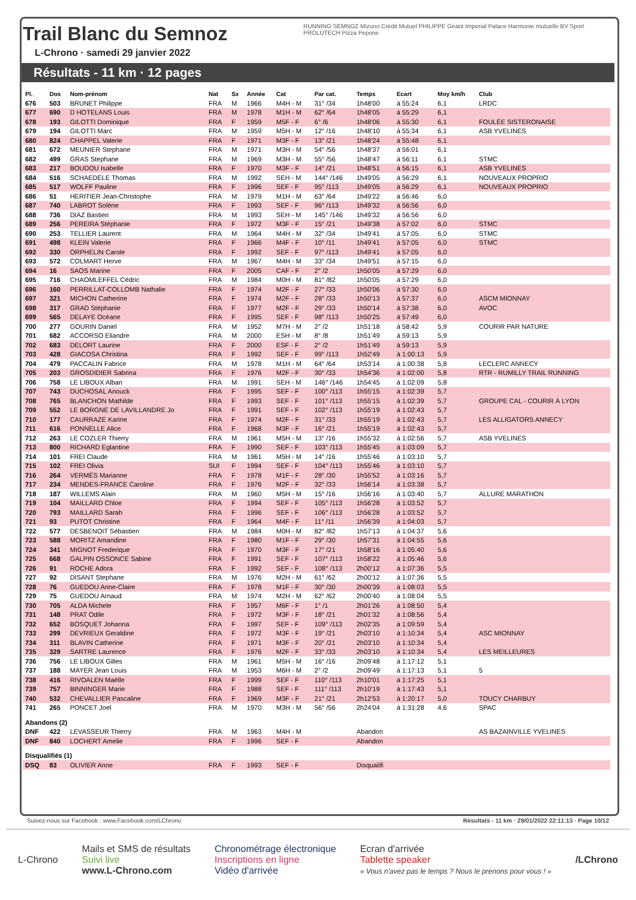Trail Blanc du Semnoz
L-Chrono · samedi 29 janvier 2022
RUNNING SEMNOZ Mizuno Crédit Mutuel PHILIPPE Géant Imperial Palace Harmonie mutuelle BV Sport PROLUTECH Pizza Pepone
Résultats - 11 km · 12 pages
| Pl. | Dos | Nom-prénom | Nat | Sx | Année | Cat | Par cat. | Temps | Ecart | Moy km/h | Club |
| --- | --- | --- | --- | --- | --- | --- | --- | --- | --- | --- | --- |
| 676 | 503 | BRUNET Philippe | FRA | M | 1966 | M4H - M | 31° /34 | 1h48'00 | à 55:24 | 6,1 | LRDC |
| 677 | 690 | D HOTELANS Louis | FRA | M | 1978 | M1H - M | 62° /64 | 1h48'05 | à 55:29 | 6,1 | |
| 678 | 193 | GILOTTI Dominique | FRA | F | 1959 | M5F - F | 6° /6 | 1h48'06 | à 55:30 | 6,1 | FOULÉE SISTERONAISE |
| 679 | 194 | GILOTTI Marc | FRA | M | 1959 | M5H - M | 12° /16 | 1h48'10 | à 55:34 | 6,1 | ASB YVELINES |
| 680 | 824 | CHAPPEL Valerie | FRA | F | 1971 | M3F - F | 13° /21 | 1h48'24 | à 55:48 | 6,1 | |
| 681 | 672 | MEUNIER Stephane | FRA | M | 1971 | M3H - M | 54° /56 | 1h48'37 | à 56:01 | 6,1 | |
| 682 | 499 | GRAS Stephane | FRA | M | 1969 | M3H - M | 55° /56 | 1h48'47 | à 56:11 | 6,1 | STMC |
| 683 | 217 | BOUDOU Isabelle | FRA | F | 1970 | M3F - F | 14° /21 | 1h48'51 | à 56:15 | 6,1 | ASB YVELINES |
| 684 | 516 | SCHAEDELE Thomas | FRA | M | 1992 | SEH - M | 144° /146 | 1h49'05 | à 56:29 | 6,1 | NOUVEAUX PROPRIO |
| 685 | 517 | WOLFF Pauline | FRA | F | 1996 | SEF - F | 95° /113 | 1h49'05 | à 56:29 | 6,1 | NOUVEAUX PROPRIO |
| 686 | 51 | HERITIER Jean-Christophe | FRA | M | 1979 | M1H - M | 63° /64 | 1h49'22 | à 56:46 | 6,0 | |
| 687 | 740 | LABROT Solène | FRA | F | 1993 | SEF - F | 96° /113 | 1h49'32 | à 56:56 | 6,0 | |
| 688 | 736 | DIAZ Bastien | FRA | M | 1993 | SEH - M | 145° /146 | 1h49'32 | à 56:56 | 6,0 | |
| 689 | 256 | PEREIRA Stéphanie | FRA | F | 1972 | M3F - F | 15° /21 | 1h49'38 | à 57:02 | 6,0 | STMC |
| 690 | 253 | TELLIER Laurent | FRA | M | 1964 | M4H - M | 32° /34 | 1h49'41 | à 57:05 | 6,0 | STMC |
| 691 | 498 | KLEIN Valerie | FRA | F | 1966 | M4F - F | 10° /11 | 1h49'41 | à 57:05 | 6,0 | STMC |
| 692 | 330 | ORPHELIN Carole | FRA | F | 1992 | SEF - F | 97° /113 | 1h49'41 | à 57:05 | 6,0 | |
| 693 | 572 | COLMART Herve | FRA | M | 1967 | M4H - M | 33° /34 | 1h49'51 | à 57:15 | 6,0 | |
| 694 | 16 | SAOS Marine | FRA | F | 2005 | CAF - F | 2° /2 | 1h50'05 | à 57:29 | 6,0 | |
| 695 | 716 | CHAOMLEFFEL Cédric | FRA | M | 1984 | M0H - M | 81° /82 | 1h50'05 | à 57:29 | 6,0 | |
| 696 | 160 | PERRILLAT-COLLOMB Nathalie | FRA | F | 1974 | M2F - F | 27° /33 | 1h50'06 | à 57:30 | 6,0 | |
| 697 | 321 | MICHON Catherine | FRA | F | 1974 | M2F - F | 28° /33 | 1h50'13 | à 57:37 | 6,0 | ASCM MIONNAY |
| 698 | 317 | GRAD Stéphanie | FRA | F | 1977 | M2F - F | 29° /33 | 1h50'14 | à 57:38 | 6,0 | AVOC |
| 699 | 565 | DELAYE Océane | FRA | F | 1995 | SEF - F | 98° /113 | 1h50'25 | à 57:49 | 6,0 | |
| 700 | 277 | GOURIN Daniel | FRA | M | 1952 | M7H - M | 2° /2 | 1h51'18 | à 58:42 | 5,9 | COURIR PAR NATURE |
| 701 | 682 | ACCORSO Eliandre | FRA | M | 2000 | ESH - M | 8° /8 | 1h51'49 | à 59:13 | 5,9 | |
| 702 | 683 | DELORT Laurine | FRA | F | 2000 | ESF - F | 2° /2 | 1h51'49 | à 59:13 | 5,9 | |
| 703 | 428 | GIACOSA Christina | FRA | F | 1992 | SEF - F | 99° /113 | 1h52'49 | à 1:00:13 | 5,9 | |
| 704 | 479 | PACCALIN Fabrice | FRA | M | 1978 | M1H - M | 64° /64 | 1h53'14 | à 1:00:38 | 5,8 | LECLERC ANNECY |
| 705 | 203 | GROSDIDIER Sabrina | FRA | F | 1976 | M2F - F | 30° /33 | 1h54'36 | à 1:02:00 | 5,8 | RTR - RUMILLY TRAIL RUNNING |
| 706 | 758 | LE LIBOUX Alban | FRA | M | 1991 | SEH - M | 146° /146 | 1h54'45 | à 1:02:09 | 5,8 | |
| 707 | 743 | DUCHOSAL Anouck | FRA | F | 1995 | SEF - F | 100° /113 | 1h55'15 | à 1:02:39 | 5,7 | |
| 708 | 765 | BLANCHON Mathilde | FRA | F | 1993 | SEF - F | 101° /113 | 1h55'15 | à 1:02:39 | 5,7 | GROUPE CAL - COURIR À LYON |
| 709 | 552 | LE BORGNE DE LAVILLANDRE Jo | FRA | F | 1991 | SEF - F | 102° /113 | 1h55'19 | à 1:02:43 | 5,7 | |
| 710 | 177 | CAURRAZE Karine | FRA | F | 1974 | M2F - F | 31° /33 | 1h55'19 | à 1:02:43 | 5,7 | LES ALLIGATORS ANNECY |
| 711 | 616 | PONNELLE Alice | FRA | F | 1968 | M3F - F | 16° /21 | 1h55'19 | à 1:02:43 | 5,7 | |
| 712 | 263 | LE COZLER Thierry | FRA | M | 1961 | M5H - M | 13° /16 | 1h55'32 | à 1:02:56 | 5,7 | ASB YVELINES |
| 713 | 800 | RICHARD Eglantine | FRA | F | 1990 | SEF - F | 103° /113 | 1h55'45 | à 1:03:09 | 5,7 | |
| 714 | 101 | FREI Claude | FRA | M | 1961 | M5H - M | 14° /16 | 1h55'46 | à 1:03:10 | 5,7 | |
| 715 | 102 | FREI Olivia | SUI | F | 1994 | SEF - F | 104° /113 | 1h55'46 | à 1:03:10 | 5,7 | |
| 716 | 264 | VERMÈS Marianne | FRA | F | 1978 | M1F - F | 28° /30 | 1h55'52 | à 1:03:16 | 5,7 | |
| 717 | 234 | MENDES-FRANCE Caroline | FRA | F | 1976 | M2F - F | 32° /33 | 1h56'14 | à 1:03:38 | 5,7 | |
| 718 | 187 | WILLEMS Alain | FRA | M | 1960 | M5H - M | 15° /16 | 1h56'16 | à 1:03:40 | 5,7 | ALLURE MARATHON |
| 719 | 104 | MAILLARD Chloe | FRA | F | 1994 | SEF - F | 105° /113 | 1h56'28 | à 1:03:52 | 5,7 | |
| 720 | 793 | MAILLARD Sarah | FRA | F | 1996 | SEF - F | 106° /113 | 1h56'28 | à 1:03:52 | 5,7 | |
| 721 | 93 | PUTOT Christine | FRA | F | 1964 | M4F - F | 11° /11 | 1h56'39 | à 1:04:03 | 5,7 | |
| 722 | 577 | DESBENOIT Sébastien | FRA | M | 1984 | M0H - M | 82° /82 | 1h57'13 | à 1:04:37 | 5,6 | |
| 723 | 588 | MORITZ Amandine | FRA | F | 1980 | M1F - F | 29° /30 | 1h57'31 | à 1:04:55 | 5,6 | |
| 724 | 341 | MIGNOT Frederique | FRA | F | 1970 | M3F - F | 17° /21 | 1h58'16 | à 1:05:40 | 5,6 | |
| 725 | 668 | GALPIN OSSONCE Sabine | FRA | F | 1991 | SEF - F | 107° /113 | 1h58'22 | à 1:05:46 | 5,6 | |
| 726 | 91 | ROCHE Adora | FRA | F | 1992 | SEF - F | 108° /113 | 2h00'12 | à 1:07:36 | 5,5 | |
| 727 | 92 | DISANT Stephane | FRA | M | 1976 | M2H - M | 61° /62 | 2h00'12 | à 1:07:36 | 5,5 | |
| 728 | 76 | GUEDOU Anne-Claire | FRA | F | 1978 | M1F - F | 30° /30 | 2h00'39 | à 1:08:03 | 5,5 | |
| 729 | 75 | GUEDOU Arnaud | FRA | M | 1974 | M2H - M | 62° /62 | 2h00'40 | à 1:08:04 | 5,5 | |
| 730 | 705 | ALDA Michele | FRA | F | 1957 | M6F - F | 1° /1 | 2h01'26 | à 1:08:50 | 5,4 | |
| 731 | 148 | PRAT Odile | FRA | F | 1972 | M3F - F | 18° /21 | 2h01'32 | à 1:08:56 | 5,4 | |
| 732 | 652 | BOSQUET Johanna | FRA | F | 1997 | SEF - F | 109° /113 | 2h02'35 | à 1:09:59 | 5,4 | |
| 733 | 299 | DEVRIEUX Geraldine | FRA | F | 1972 | M3F - F | 19° /21 | 2h03'10 | à 1:10:34 | 5,4 | ASC MIONNAY |
| 734 | 311 | BLAVIN Catherine | FRA | F | 1971 | M3F - F | 20° /21 | 2h03'10 | à 1:10:34 | 5,4 | |
| 735 | 329 | SARTRE Laurence | FRA | F | 1976 | M2F - F | 33° /33 | 2h03'10 | à 1:10:34 | 5,4 | LES MEILLEURES |
| 736 | 756 | LE LIBOUX Gilles | FRA | M | 1961 | M5H - M | 16° /16 | 2h09'48 | à 1:17:12 | 5,1 | |
| 737 | 188 | MAYER Jean Louis | FRA | M | 1953 | M6H - M | 2° /2 | 2h09'49 | à 1:17:13 | 5,1 | 5 |
| 738 | 416 | RIVOALEN Maëlle | FRA | F | 1999 | SEF - F | 110° /113 | 2h10'01 | à 1:17:25 | 5,1 | |
| 739 | 757 | BINNINGER Marie | FRA | F | 1988 | SEF - F | 111° /113 | 2h10'19 | à 1:17:43 | 5,1 | |
| 740 | 532 | CHEVALLIER Pascaline | FRA | F | 1969 | M3F - F | 21° /21 | 2h12'53 | à 1:20:17 | 5,0 | TOUCY CHARBUY |
| 741 | 265 | PONCET Joel | FRA | M | 1970 | M3H - M | 56° /56 | 2h24'04 | à 1:31:28 | 4,6 | SPAC |
| Abandons (2) | | | | | | | | | | | |
| DNF | 422 | LEVASSEUR Thierry | FRA | M | 1963 | M4H - M | | Abandon | | | AS BAZAINVILLE YVELINES |
| DNF | 840 | LOCHERT Amelie | FRA | F | 1996 | SEF - F | | Abandon | | | |
| Disqualifiés (1) | | | | | | | | | | | |
| DSQ | 83 | OLIVIER Anne | FRA | F | 1993 | SEF - F | | Disqualifi | | | |
Suivez-nous sur Facebook : www.Facebook.com/LChrono Résultats - 11 km · 29/01/2022 22:11:13 · Page 10/12
L-Chrono
Mails et SMS de résultats
Suivi live
www.L-Chrono.com
Chronométrage électronique
Inscriptions en ligne
Vidéo d'arrivée
Ecran d'arrivée
Tablette speaker
« Vous n'avez pas le temps ? Nous le prenons pour vous ! »
/LChrono